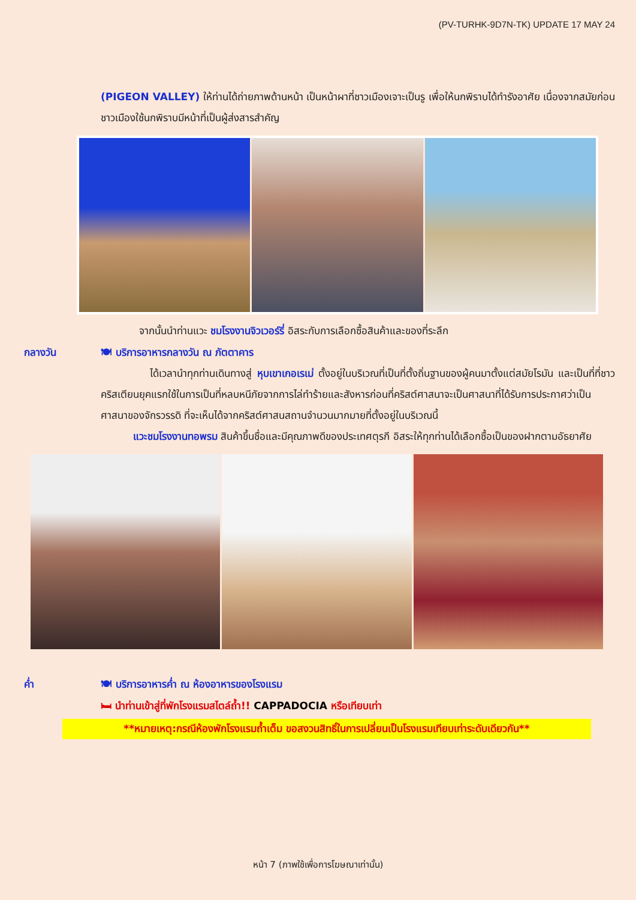(PV-TURHK-9D7N-TK) UPDATE 17 MAY 24
(PIGEON VALLEY) ให้ท่านได้ถ่ายภาพด้านหน้า เป็นหน้าผาที่ชาวเมืองเจาะเป็นรู เพื่อให้นกพิราบได้ทำรังอาศัย เนื่องจากสมัยก่อนชาวเมืองใช้นกพิราบมีหน้าที่เป็นผู้ส่งสารสำคัญ
จากนั้นนำท่านแวะ ชมโรงงานจิวเวอร์รี่ อิสระกับการเลือกซื้อสินค้าและของที่ระลึก
กลางวัน 🍽 บริการอาหารกลางวัน ณ ภัตตาคาร
ได้เวลานำทุกท่านเดินทางสู่ หุบเขาเกอเรเม่ ตั้งอยู่ในบริเวณที่เป็นที่ตั้งถิ่นฐานของผู้คนมาตั้งแต่สมัยโรมัน และเป็นที่ที่ชาวคริสเตียนยุคแรกใช้ในการเป็นที่หลบหนีภัยจากการไล่ทำร้ายและสังหารก่อนที่คริสต์ศาสนาจะเป็นศาสนาที่ได้รับการประกาศว่าเป็นศาสนาของจักรวรรดิ ที่จะเห็นได้จากคริสต์ศาสนสถานจำนวนมากมายที่ตั้งอยู่ในบริเวณนี้
แวะชมโรงงานทอพรม สินค้าขึ้นชื่อและมีคุณภาพดีของประเทศตุรกี อิสระให้ทุกท่านได้เลือกซื้อเป็นของฝากตามอัธยาศัย
ค่ำ 🍽 บริการอาหารค่ำ ณ ห้องอาหารของโรงแรม
🛏 นำท่านเข้าสู่ที่พักโรงแรมสไตล์ถ้ำ!! CAPPADOCIA หรือเทียบเท่า
**หมายเหตุ:กรณีห้องพักโรงแรมถ้ำเต็ม ขอสงวนสิทธิ์ในการเปลี่ยนเป็นโรงแรมเทียบเท่าระดับเดียวกัน**
หน้า 7 (ภาพใช้เพื่อการโฆษณาเท่านั้น)